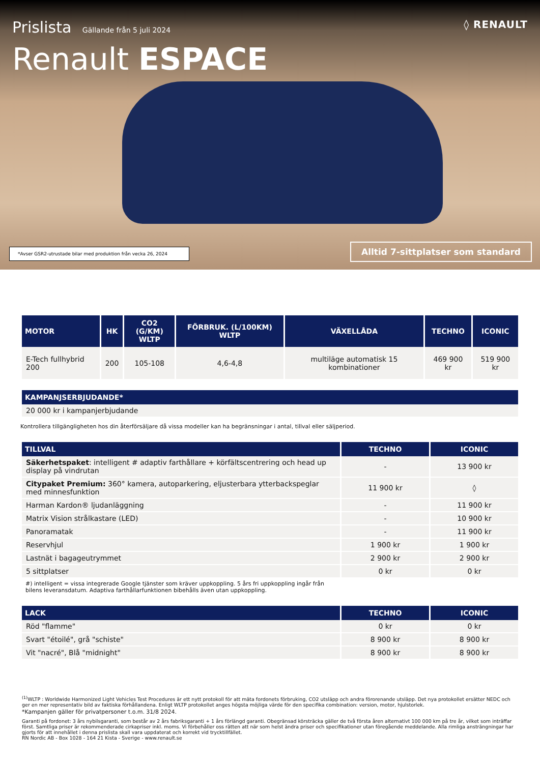Prislista Gällande från 5 juli 2024
◊ RENAULT
Renault ESPACE
*Avser GSR2-utrustade bilar med produktion från vecka 26, 2024
Alltid 7-sittplatser som standard
| MOTOR | HK | CO2 (G/KM) WLTP | FÖRBRUK. (L/100KM) WLTP | VÄXELLÅDA | TECHNO | ICONIC |
| --- | --- | --- | --- | --- | --- | --- |
| E-Tech fullhybrid 200 | 200 | 105-108 | 4,6-4,8 | multiläge automatisk 15 kombinationer | 469 900 kr | 519 900 kr |
| KAMPANJSERBJUDANDE* |
| --- |
| 20 000 kr i kampanjerbjudande |
Kontrollera tillgängligheten hos din återförsäljare då vissa modeller kan ha begränsningar i antal, tillval eller säljperiod.
| TILLVAL | TECHNO | ICONIC |
| --- | --- | --- |
| Säkerhetspaket : intelligent # adaptiv farthållare + körfältscentrering och head up display på vindrutan | - | 13 900 kr |
| Citypaket Premium: 360° kamera, autoparkering, eljusterbara ytterbackspeglar med minnesfunktion | 11 900 kr | ◊ |
| Harman Kardon® ljudanläggning | - | 11 900 kr |
| Matrix Vision strålkastare (LED) | - | 10 900 kr |
| Panoramatak | - | 11 900 kr |
| Reservhjul | 1 900 kr | 1 900 kr |
| Lastnät i bagageutrymmet | 2 900 kr | 2 900 kr |
| 5 sittplatser | 0 kr | 0 kr |
#) intelligent = vissa integrerade Google tjänster som kräver uppkoppling. 5 års fri uppkoppling ingår från bilens leveransdatum. Adaptiva farthållarfunktionen bibehålls även utan uppkoppling.
| LACK | TECHNO | ICONIC |
| --- | --- | --- |
| Röd "flamme" | 0 kr | 0 kr |
| Svart "étoilé", grå "schiste" | 8 900 kr | 8 900 kr |
| Vit "nacré", Blå "midnight" | 8 900 kr | 8 900 kr |
<sup>(1)</sup> WLTP : Worldwide Harmonized Light Vehicles Test Procedures är ett nytt protokoll för att mäta fordonets förbruking, CO2 utsläpp och andra förorenande utsläpp. Det nya protokollet ersätter NEDC och ger en mer representativ bild av faktiska förhållandena. Enligt WLTP protokollet anges högsta möjliga värde för den specifika combination: version, motor, hjulstorlek.
*Kampanjen gäller för privatpersoner t.o.m. 31/8 2024.
Garanti på fordonet: 3 års nybilsgaranti, som består av 2 års fabriksgaranti + 1 års förlängd garanti. Obegränsad körsträcka gäller de två första åren alternativt 100 000 km på tre år, vilket som inträffar först. Samtliga priser är rekommenderade cirkapriser inkl. moms. Vi förbehåller oss rätten att när som helst ändra priser och specifikationer utan föregående meddelande. Alla rimliga ansträngningar har gjorts för att innehållet i denna prislista skall vara uppdaterat och korrekt vid trycktillfället.
RN Nordic AB - Box 1028 - 164 21 Kista - Sverige - www.renault.se